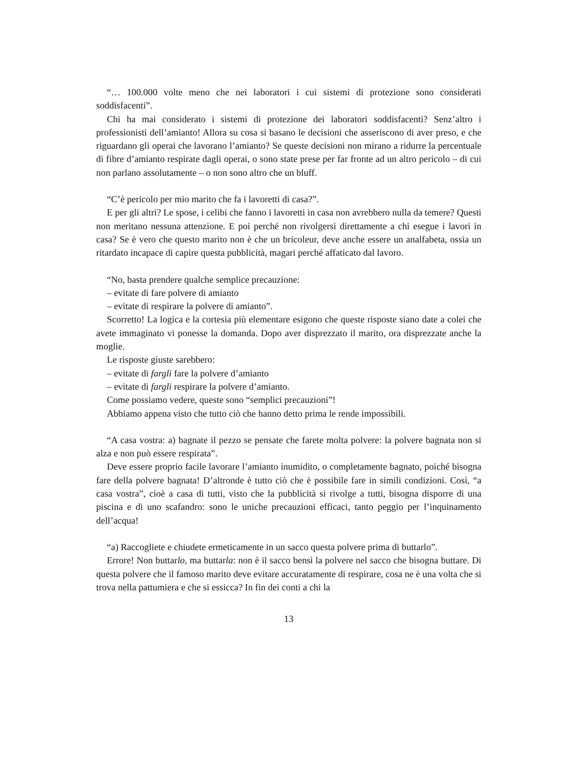“… 100.000 volte meno che nei laboratori i cui sistemi di protezione sono considerati soddisfacenti”.
Chi ha mai considerato i sistemi di protezione dei laboratori soddisfacenti? Senz’altro i professionisti dell’amianto! Allora su cosa si basano le decisioni che asseriscono di aver preso, e che riguardano gli operai che lavorano l’amianto? Se queste decisioni non mirano a ridurre la percentuale di fibre d’amianto respirate dagli operai, o sono state prese per far fronte ad un altro pericolo – di cui non parlano assolutamente – o non sono altro che un bluff.
“C’è pericolo per mio marito che fa i lavoretti di casa?”.
E per gli altri? Le spose, i celibi che fanno i lavoretti in casa non avrebbero nulla da temere? Questi non meritano nessuna attenzione. E poi perché non rivolgersi direttamente a chi esegue i lavori in casa? Se è vero che questo marito non è che un bricoleur, deve anche essere un analfabeta, ossia un ritardato incapace di capire questa pubblicità, magari perché affaticato dal lavoro.
“No, basta prendere qualche semplice precauzione:
– evitate di fare polvere di amianto
– evitate di respirare la polvere di amianto”.
Scorretto! La logica e la cortesia più elementare esigono che queste risposte siano date a colei che avete immaginato vi ponesse la domanda. Dopo aver disprezzato il marito, ora disprezzate anche la moglie.
Le risposte giuste sarebbero:
– evitate di fargli fare la polvere d’amianto
– evitate di fargli respirare la polvere d’amianto.
Come possiamo vedere, queste sono “semplici precauzioni”!
Abbiamo appena visto che tutto ciò che hanno detto prima le rende impossibili.
“A casa vostra: a) bagnate il pezzo se pensate che farete molta polvere: la polvere bagnata non si alza e non può essere respirata”.
Deve essere proprio facile lavorare l’amianto inumidito, o completamente bagnato, poiché bisogna fare della polvere bagnata! D’altronde è tutto ciò che è possibile fare in simili condizioni. Così, “a casa vostra”, cioè a casa di tutti, visto che la pubblicità si rivolge a tutti, bisogna disporre di una piscina e di uno scafandro: sono le uniche precauzioni efficaci, tanto peggio per l’inquinamento dell’acqua!
“a) Raccogliete e chiudete ermeticamente in un sacco questa polvere prima di buttarlo”.
Errore! Non buttarlo, ma buttarla: non è il sacco bensì la polvere nel sacco che bisogna buttare. Di questa polvere che il famoso marito deve evitare accuratamente di respirare, cosa ne è una volta che si trova nella pattumiera e che si essicca? In fin dei conti a chi la
13